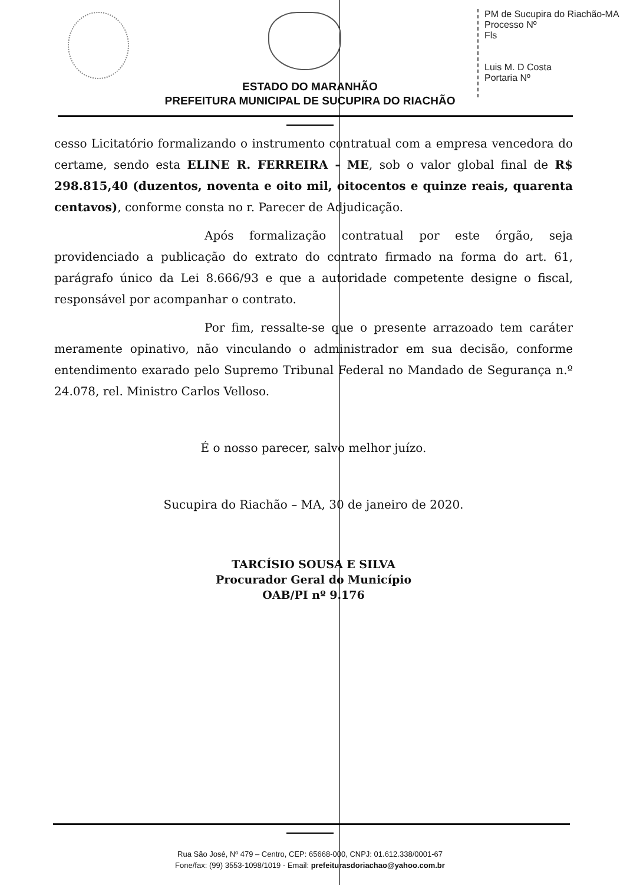PM de Sucupira do Riachão-MA
Processo Nº
Fls
Luis M. D Costa
Portaria Nº
ESTADO DO MARANHÃO
PREFEITURA MUNICIPAL DE SUCUPIRA DO RIACHÃO
cesso Licitatório formalizando o instrumento contratual com a empresa vencedora do certame, sendo esta ELINE R. FERREIRA - ME, sob o valor global final de R$ 298.815,40 (duzentos, noventa e oito mil, oitocentos e quinze reais, quarenta centavos), conforme consta no r. Parecer de Adjudicação.
Após formalização contratual por este órgão, seja providenciado a publicação do extrato do contrato firmado na forma do art. 61, parágrafo único da Lei 8.666/93 e que a autoridade competente designe o fiscal, responsável por acompanhar o contrato.
Por fim, ressalte-se que o presente arrazoado tem caráter meramente opinativo, não vinculando o administrador em sua decisão, conforme entendimento exarado pelo Supremo Tribunal Federal no Mandado de Segurança n.º 24.078, rel. Ministro Carlos Velloso.
É o nosso parecer, salvo melhor juízo.
Sucupira do Riachão – MA, 30 de janeiro de 2020.
TARCÍSIO SOUSA E SILVA
Procurador Geral do Município
OAB/PI nº 9.176
Rua São José, Nº 479 – Centro, CEP: 65668-000, CNPJ: 01.612.338/0001-67
Fone/fax: (99) 3553-1098/1019 - Email: prefeiturasdoriachao@yahoo.com.br